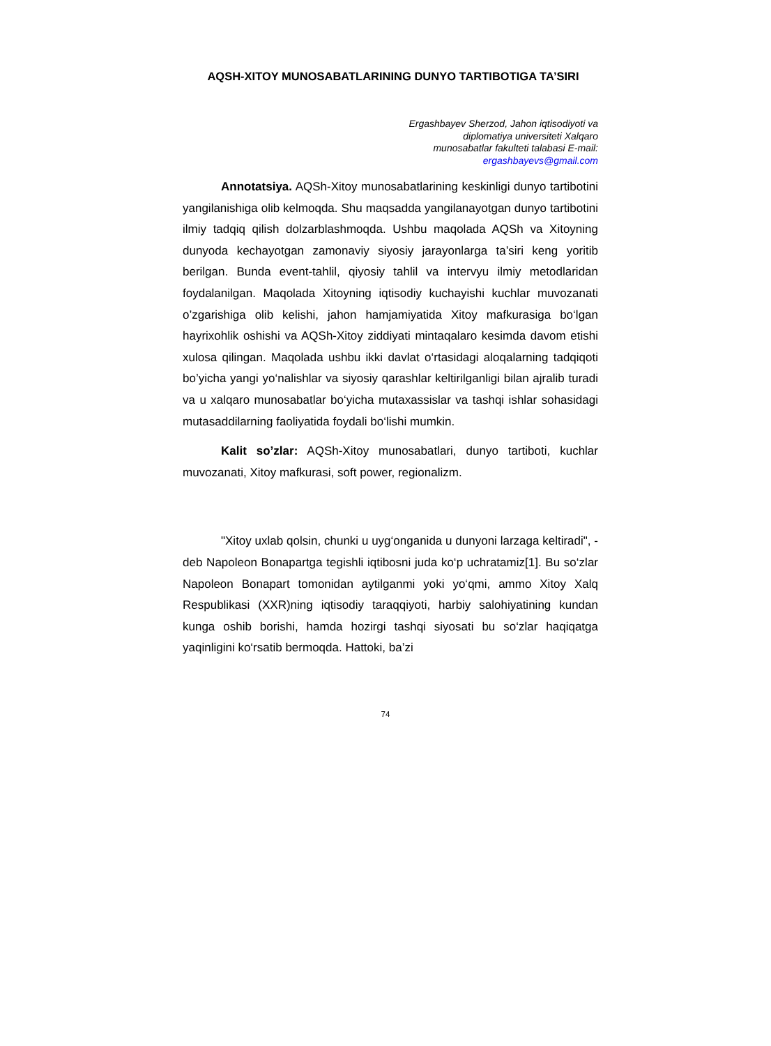AQSH-XITOY MUNOSABATLARINING DUNYO TARTIBOTIGA TA’SIRI
Ergashbayev Sherzod, Jahon iqtisodiyoti va
diplomatiya universiteti Xalqaro
munosabatlar fakulteti talabasi E-mail:
ergashbayevs@gmail.com
Annotatsiya. AQSh-Xitoy munosabatlarining keskinligi dunyo tartibotini yangilanishiga olib kelmoqda. Shu maqsadda yangilanayotgan dunyo tartibotini ilmiy tadqiq qilish dolzarblashmoqda. Ushbu maqolada AQSh va Xitoyning dunyoda kechayotgan zamonaviy siyosiy jarayonlarga ta’siri keng yoritib berilgan. Bunda event-tahlil, qiyosiy tahlil va intervyu ilmiy metodlaridan foydalanilgan. Maqolada Xitoyning iqtisodiy kuchayishi kuchlar muvozanati o’zgarishiga olib kelishi, jahon hamjamiyatida Xitoy mafkurasiga bo‘lgan hayrixohlik oshishi va AQSh-Xitoy ziddiyati mintaqalaro kesimda davom etishi xulosa qilingan. Maqolada ushbu ikki davlat o‘rtasidagi aloqalarning tadqiqoti bo’yicha yangi yo‘nalishlar va siyosiy qarashlar keltirilganligi bilan ajralib turadi va u xalqaro munosabatlar bo‘yicha mutaxassislar va tashqi ishlar sohasidagi mutasaddilarning faoliyatida foydali bo‘lishi mumkin.
Kalit so’zlar: AQSh-Xitoy munosabatlari, dunyo tartiboti, kuchlar muvozanati, Xitoy mafkurasi, soft power, regionalizm.
"Xitoy uxlab qolsin, chunki u uyg‘onganida u dunyoni larzaga keltiradi", - deb Napoleon Bonapartga tegishli iqtibosni juda ko‘p uchratamiz[1]. Bu so‘zlar Napoleon Bonapart tomonidan aytilganmi yoki yo‘qmi, ammo Xitoy Xalq Respublikasi (XXR)ning iqtisodiy taraqqiyoti, harbiy salohiyatining kundan kunga oshib borishi, hamda hozirgi tashqi siyosati bu so‘zlar haqiqatga yaqinligini ko‘rsatib bermoqda. Hattoki, ba’zi
74